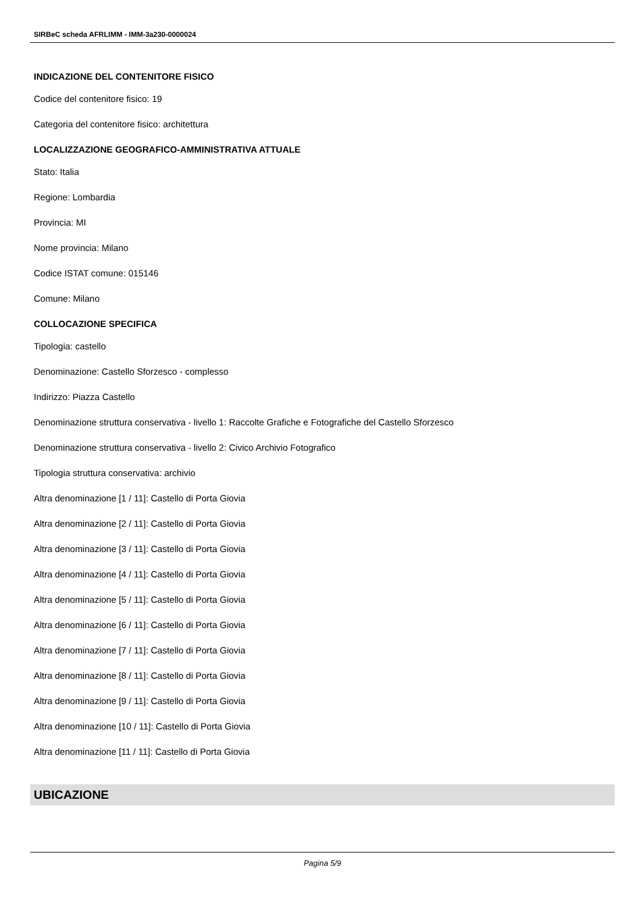SIRBeC scheda AFRLIMM - IMM-3a230-0000024
INDICAZIONE DEL CONTENITORE FISICO
Codice del contenitore fisico: 19
Categoria del contenitore fisico: architettura
LOCALIZZAZIONE GEOGRAFICO-AMMINISTRATIVA ATTUALE
Stato: Italia
Regione: Lombardia
Provincia: MI
Nome provincia: Milano
Codice ISTAT comune: 015146
Comune: Milano
COLLOCAZIONE SPECIFICA
Tipologia: castello
Denominazione: Castello Sforzesco - complesso
Indirizzo: Piazza Castello
Denominazione struttura conservativa - livello 1: Raccolte Grafiche e Fotografiche del Castello Sforzesco
Denominazione struttura conservativa - livello 2: Civico Archivio Fotografico
Tipologia struttura conservativa: archivio
Altra denominazione [1 / 11]: Castello di Porta Giovia
Altra denominazione [2 / 11]: Castello di Porta Giovia
Altra denominazione [3 / 11]: Castello di Porta Giovia
Altra denominazione [4 / 11]: Castello di Porta Giovia
Altra denominazione [5 / 11]: Castello di Porta Giovia
Altra denominazione [6 / 11]: Castello di Porta Giovia
Altra denominazione [7 / 11]: Castello di Porta Giovia
Altra denominazione [8 / 11]: Castello di Porta Giovia
Altra denominazione [9 / 11]: Castello di Porta Giovia
Altra denominazione [10 / 11]: Castello di Porta Giovia
Altra denominazione [11 / 11]: Castello di Porta Giovia
UBICAZIONE
Pagina 5/9